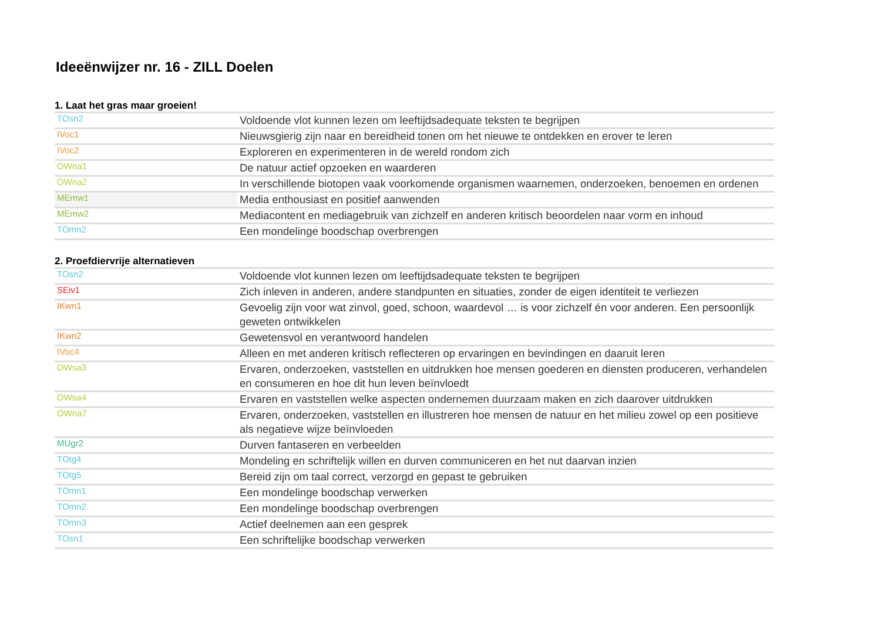Ideeënwijzer nr. 16 - ZILL Doelen
1. Laat het gras maar groeien!
| TOsn2 | Voldoende vlot kunnen lezen om leeftijdsadequate teksten te begrijpen |
| IVoc1 | Nieuwsgierig zijn naar en bereidheid tonen om het nieuwe te ontdekken en erover te leren |
| IVoc2 | Exploreren en experimenteren in de wereld rondom zich |
| OWna1 | De natuur actief opzoeken en waarderen |
| OWna2 | In verschillende biotopen vaak voorkomende organismen waarnemen, onderzoeken, benoemen en ordenen |
| MEmw1 | Media enthousiast en positief aanwenden |
| MEmw2 | Mediacontent en mediagebruik van zichzelf en anderen kritisch beoordelen naar vorm en inhoud |
| TOmn2 | Een mondelinge boodschap overbrengen |
2. Proefdiervrije alternatieven
| TOsn2 | Voldoende vlot kunnen lezen om leeftijdsadequate teksten te begrijpen |
| SEiv1 | Zich inleven in anderen, andere standpunten en situaties, zonder de eigen identiteit te verliezen |
| IKwn1 | Gevoelig zijn voor wat zinvol, goed, schoon, waardevol … is voor zichzelf én voor anderen. Een persoonlijk geweten ontwikkelen |
| IKwn2 | Gewetensvol en verantwoord handelen |
| IVoc4 | Alleen en met anderen kritisch reflecteren op ervaringen en bevindingen en daaruit leren |
| OWsa3 | Ervaren, onderzoeken, vaststellen en uitdrukken hoe mensen goederen en diensten produceren, verhandelen en consumeren en hoe dit hun leven beïnvloedt |
| OWsa4 | Ervaren en vaststellen welke aspecten ondernemen duurzaam maken en zich daarover uitdrukken |
| OWna7 | Ervaren, onderzoeken, vaststellen en illustreren hoe mensen de natuur en het milieu zowel op een positieve als negatieve wijze beïnvloeden |
| MUgr2 | Durven fantaseren en verbeelden |
| TOtg4 | Mondeling en schriftelijk willen en durven communiceren en het nut daarvan inzien |
| TOtg5 | Bereid zijn om taal correct, verzorgd en gepast te gebruiken |
| TOmn1 | Een mondelinge boodschap verwerken |
| TOmn2 | Een mondelinge boodschap overbrengen |
| TOmn3 | Actief deelnemen aan een gesprek |
| TOsn1 | Een schriftelijke boodschap verwerken |